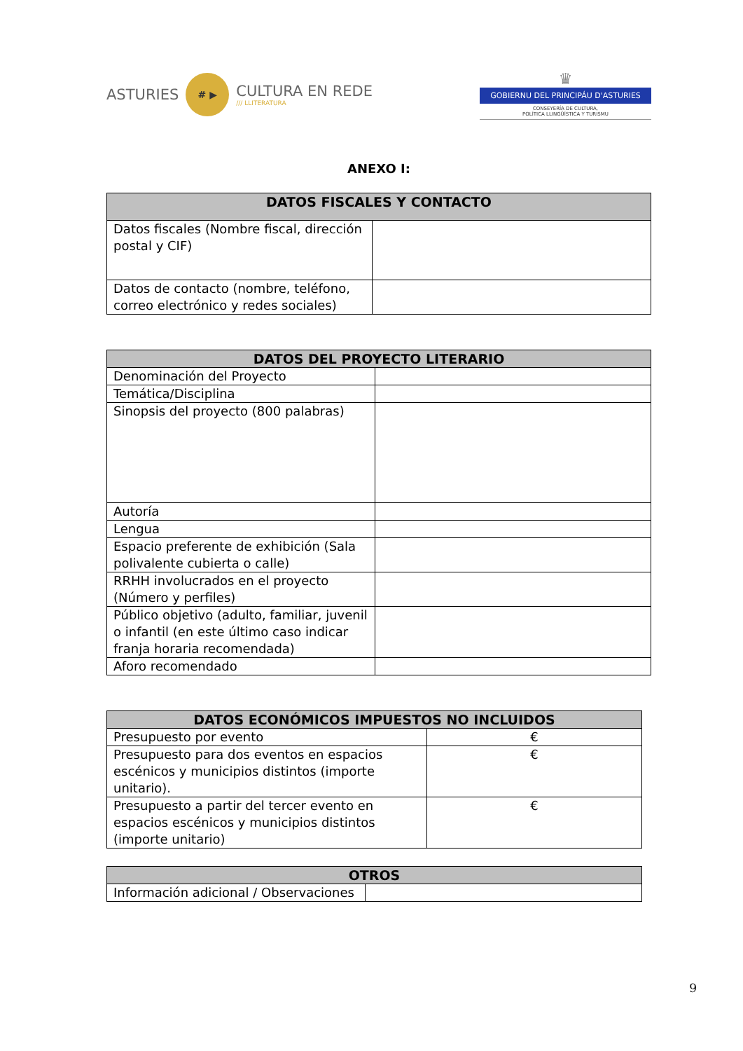ASTURIES # ▶ CULTURA EN REDE
/// LLITERATURA
♛
GOBIERNU DEL PRINCIPÁU D'ASTURIES
CONSEYERÍA DE CULTURA,
POLÍTICA LLINGÜÍSTICA Y TURISMU
ANEXO I:
| DATOS FISCALES Y CONTACTO | |
| --- | --- |
| Datos fiscales (Nombre fiscal, dirección postal y CIF) | |
| Datos de contacto (nombre, teléfono, correo electrónico y redes sociales) | |
| DATOS DEL PROYECTO LITERARIO | |
| --- | --- |
| Denominación del Proyecto | |
| Temática/Disciplina | |
| Sinopsis del proyecto (800 palabras) | |
| Autoría | |
| Lengua | |
| Espacio preferente de exhibición (Sala polivalente cubierta o calle) | |
| RRHH involucrados en el proyecto (Número y perfiles) | |
| Público objetivo (adulto, familiar, juvenil o infantil (en este último caso indicar franja horaria recomendada) | |
| Aforo recomendado | |
| DATOS ECONÓMICOS IMPUESTOS NO INCLUIDOS | |
| --- | --- |
| Presupuesto por evento | € |
| Presupuesto para dos eventos en espacios escénicos y municipios distintos (importe unitario). | € |
| Presupuesto a partir del tercer evento en espacios escénicos y municipios distintos (importe unitario) | € |
| OTROS | |
| --- | --- |
| Información adicional / Observaciones | |
9